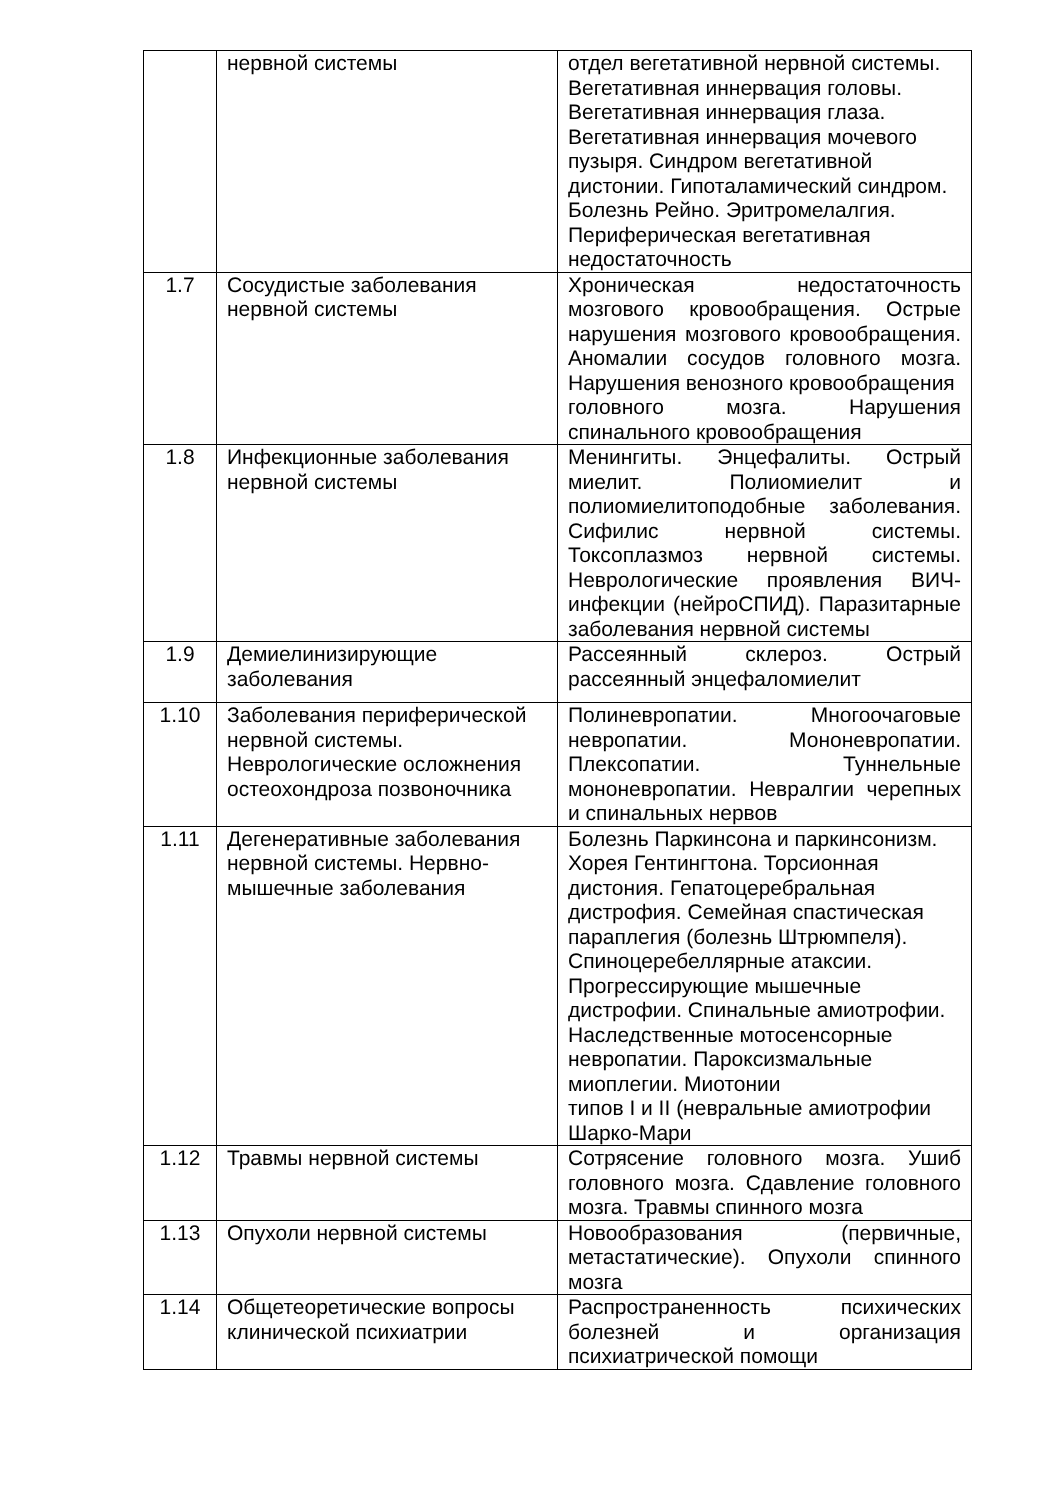| | нервной системы | отдел вегетативной нервной системы. Вегетативная иннервация головы. Вегетативная иннервация глаза. Вегетативная иннервация мочевого пузыря. Синдром вегетативной дистонии. Гипоталамический синдром. Болезнь Рейно. Эритромелалгия. Периферическая вегетативная недостаточность |
| 1.7 | Сосудистые заболевания нервной системы | Хроническая недостаточность мозгового кровообращения. Острые нарушения мозгового кровообращения. Аномалии сосудов головного мозга. Нарушения венозного кровообращения головного мозга. Нарушения спинального кровообращения |
| 1.8 | Инфекционные заболевания нервной системы | Менингиты. Энцефалиты. Острый миелит. Полиомиелит и полиомиелитоподобные заболевания. Сифилис нервной системы. Токсоплазмоз нервной системы. Неврологические проявления ВИЧ-инфекции (нейроСПИД). Паразитарные заболевания нервной системы |
| 1.9 | Демиелинизирующие заболевания | Рассеянный склероз. Острый рассеянный энцефаломиелит |
| 1.10 | Заболевания периферической нервной системы. Неврологические осложнения остеохондроза позвоночника | Полиневропатии. Многоочаговые невропатии. Мононевропатии. Плексопатии. Туннельные мононевропатии. Невралгии черепных и спинальных нервов |
| 1.11 | Дегенеративные заболевания нервной системы. Нервно-мышечные заболевания | Болезнь Паркинсона и паркинсонизм. Хорея Гентингтона. Торсионная дистония. Гепатоцеребральная дистрофия. Семейная спастическая параплегия (болезнь Штрюмпеля). Спиноцеребеллярные атаксии. Прогрессирующие мышечные дистрофии. Спинальные амиотрофии. Наследственные мотосенсорные невропатии. Пароксизмальные миоплегии. Миотонии типов I и II (невральные амиотрофии Шарко-Мари |
| 1.12 | Травмы нервной системы | Сотрясение головного мозга. Ушиб головного мозга. Сдавление головного мозга. Травмы спинного мозга |
| 1.13 | Опухоли нервной системы | Новообразования (первичные, метастатические). Опухоли спинного мозга |
| 1.14 | Общетеоретические вопросы клинической психиатрии | Распространенность психических болезней и организация психиатрической помощи |